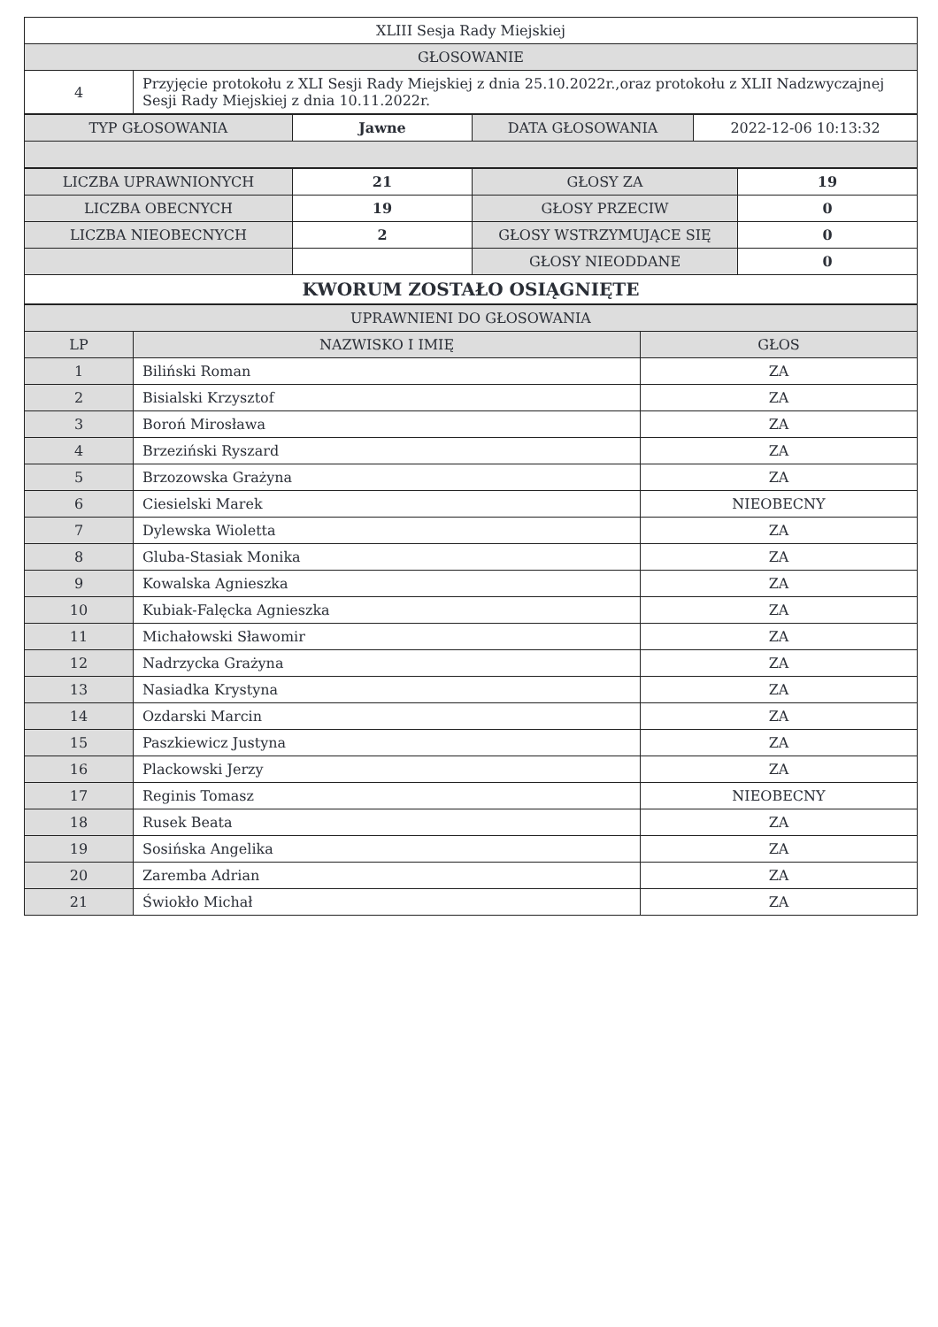| XLIII Sesja Rady Miejskiej | |
| GŁOSOWANIE | |
| 4 | Przyjęcie protokołu z XLI Sesji Rady Miejskiej z dnia 25.10.2022r.,oraz protokołu z XLII Nadzwyczajnej Sesji Rady Miejskiej z dnia 10.11.2022r. |
| TYP GŁOSOWANIA | Jawne | DATA GŁOSOWANIA | 2022-12-06 10:13:32 |
| LICZBA UPRAWNIONYCH | 21 | GŁOSY ZA | 19 |
| LICZBA OBECNYCH | 19 | GŁOSY PRZECIW | 0 |
| LICZBA NIEOBECNYCH | 2 | GŁOSY WSTRZYMUJĄCE SIĘ | 0 |
| | | GŁOSY NIEODDANE | 0 |
| KWORUM ZOSTAŁO OSIĄGNIĘTE | | | |
| UPRAWNIENI DO GŁOSOWANIA | | |
| LP | NAZWISKO I IMIĘ | GŁOS |
| 1 | Biliński Roman | ZA |
| 2 | Bisialski Krzysztof | ZA |
| 3 | Boroń Mirosława | ZA |
| 4 | Brzeziński Ryszard | ZA |
| 5 | Brzozowska Grażyna | ZA |
| 6 | Ciesielski Marek | NIEOBECNY |
| 7 | Dylewska Wioletta | ZA |
| 8 | Gluba-Stasiak Monika | ZA |
| 9 | Kowalska Agnieszka | ZA |
| 10 | Kubiak-Falęcka Agnieszka | ZA |
| 11 | Michałowski Sławomir | ZA |
| 12 | Nadrzycka Grażyna | ZA |
| 13 | Nasiadka Krystyna | ZA |
| 14 | Ozdarski Marcin | ZA |
| 15 | Paszkiewicz Justyna | ZA |
| 16 | Plackowski Jerzy | ZA |
| 17 | Reginis Tomasz | NIEOBECNY |
| 18 | Rusek Beata | ZA |
| 19 | Sosińska Angelika | ZA |
| 20 | Zaremba Adrian | ZA |
| 21 | Świokło Michał | ZA |